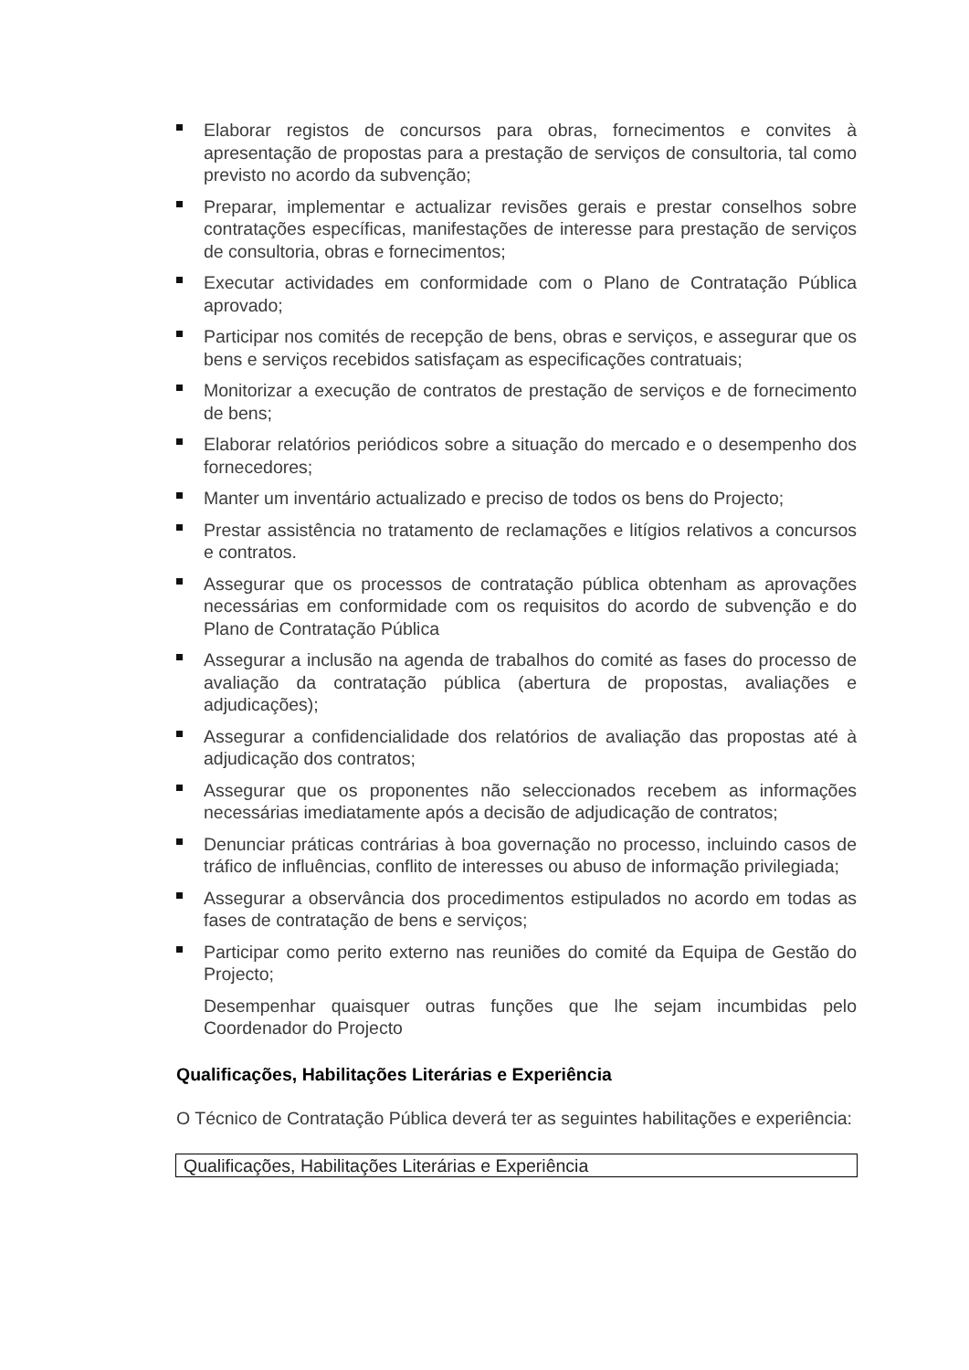Elaborar registos de concursos para obras, fornecimentos e convites à apresentação de propostas para a prestação de serviços de consultoria, tal como previsto no acordo da subvenção;
Preparar, implementar e actualizar revisões gerais e prestar conselhos sobre contratações específicas, manifestações de interesse para prestação de serviços de consultoria, obras e fornecimentos;
Executar actividades em conformidade com o Plano de Contratação Pública aprovado;
Participar nos comités de recepção de bens, obras e serviços, e assegurar que os bens e serviços recebidos satisfaçam as especificações contratuais;
Monitorizar a execução de contratos de prestação de serviços e de fornecimento de bens;
Elaborar relatórios periódicos sobre a situação do mercado e o desempenho dos fornecedores;
Manter um inventário actualizado e preciso de todos os bens do Projecto;
Prestar assistência no tratamento de reclamações e litígios relativos a concursos e contratos.
Assegurar que os processos de contratação pública obtenham as aprovações necessárias em conformidade com os requisitos do acordo de subvenção e do Plano de Contratação Pública
Assegurar a inclusão na agenda de trabalhos do comité as fases do processo de avaliação da contratação pública (abertura de propostas, avaliações e adjudicações);
Assegurar a confidencialidade dos relatórios de avaliação das propostas até à adjudicação dos contratos;
Assegurar que os proponentes não seleccionados recebem as informações necessárias imediatamente após a decisão de adjudicação de contratos;
Denunciar práticas contrárias à boa governação no processo, incluindo casos de tráfico de influências, conflito de interesses ou abuso de informação privilegiada;
Assegurar a observância dos procedimentos estipulados no acordo em todas as fases de contratação de bens e serviços;
Participar como perito externo nas reuniões do comité da Equipa de Gestão do Projecto;
Desempenhar quaisquer outras funções que lhe sejam incumbidas pelo Coordenador do Projecto
Qualificações, Habilitações Literárias e Experiência
O Técnico de Contratação Pública deverá ter as seguintes habilitações e experiência:
| Qualificações, Habilitações Literárias e Experiência |